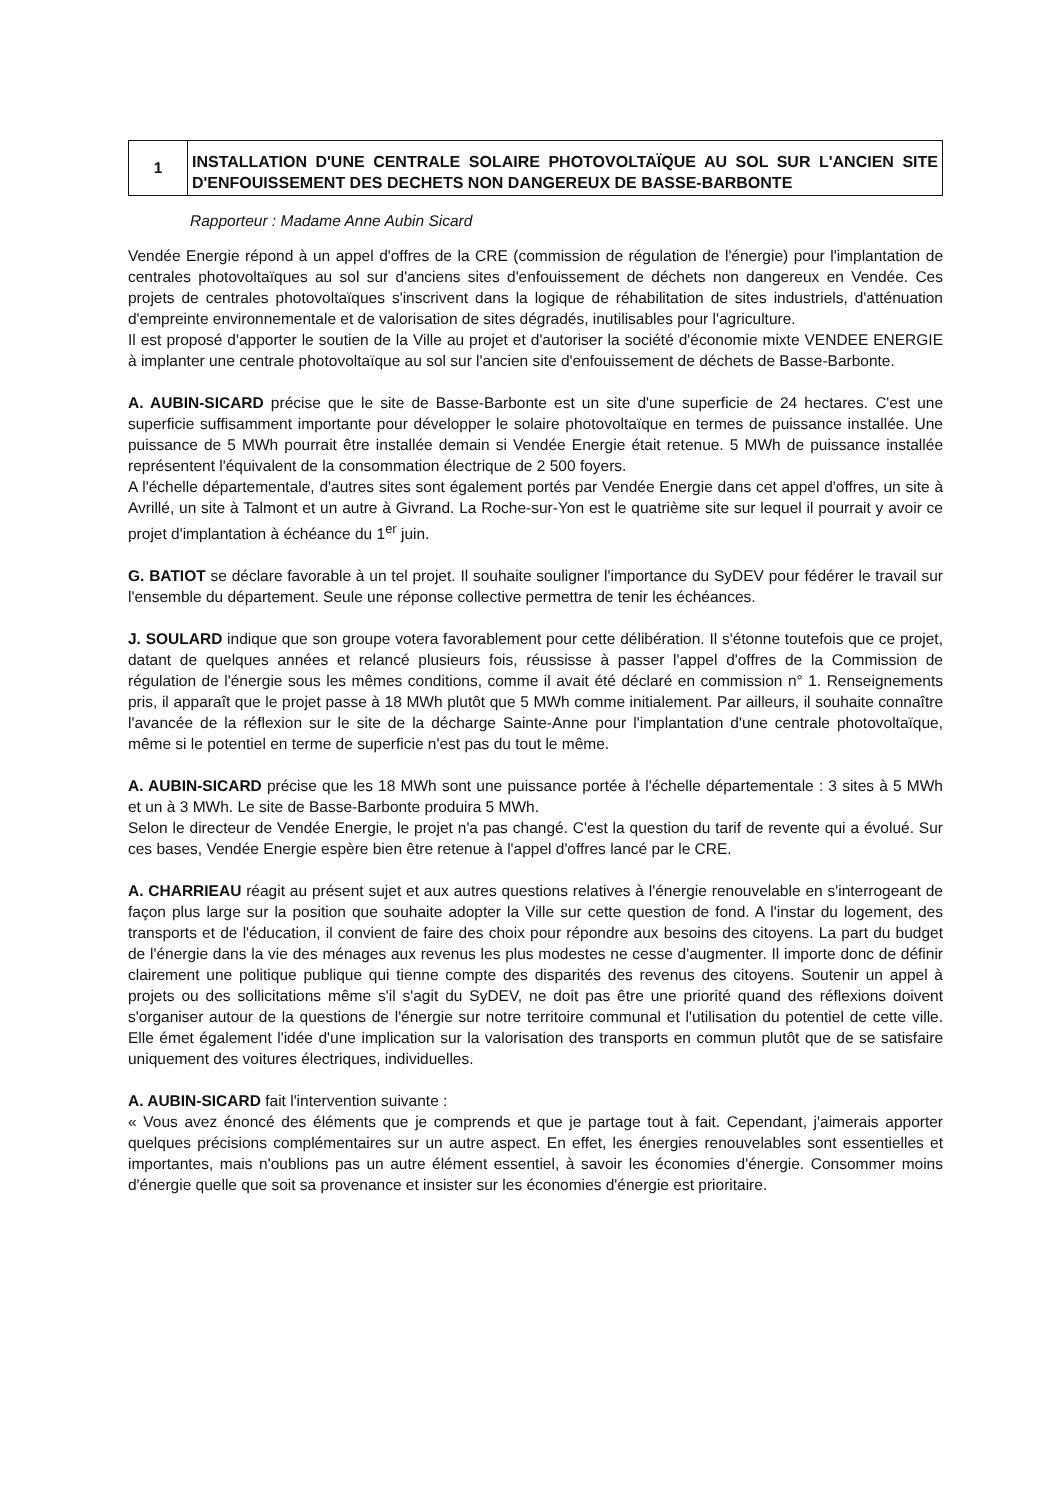1
INSTALLATION D'UNE CENTRALE SOLAIRE PHOTOVOLTAÏQUE AU SOL SUR L'ANCIEN SITE D'ENFOUISSEMENT DES DECHETS NON DANGEREUX DE BASSE-BARBONTE
Rapporteur : Madame Anne Aubin Sicard
Vendée Energie répond à un appel d'offres de la CRE (commission de régulation de l'énergie) pour l'implantation de centrales photovoltaïques au sol sur d'anciens sites d'enfouissement de déchets non dangereux en Vendée. Ces projets de centrales photovoltaïques s'inscrivent dans la logique de réhabilitation de sites industriels, d'atténuation d'empreinte environnementale et de valorisation de sites dégradés, inutilisables pour l'agriculture.
Il est proposé d'apporter le soutien de la Ville au projet et d'autoriser la société d'économie mixte VENDEE ENERGIE à implanter une centrale photovoltaïque au sol sur l'ancien site d'enfouissement de déchets de Basse-Barbonte.
A. AUBIN-SICARD précise que le site de Basse-Barbonte est un site d'une superficie de 24 hectares. C'est une superficie suffisamment importante pour développer le solaire photovoltaïque en termes de puissance installée. Une puissance de 5 MWh pourrait être installée demain si Vendée Energie était retenue. 5 MWh de puissance installée représentent l'équivalent de la consommation électrique de 2 500 foyers.
A l'échelle départementale, d'autres sites sont également portés par Vendée Energie dans cet appel d'offres, un site à Avrillé, un site à Talmont et un autre à Givrand. La Roche-sur-Yon est le quatrième site sur lequel il pourrait y avoir ce projet d'implantation à échéance du 1<sup>er</sup> juin.
G. BATIOT se déclare favorable à un tel projet. Il souhaite souligner l'importance du SyDEV pour fédérer le travail sur l'ensemble du département. Seule une réponse collective permettra de tenir les échéances.
J. SOULARD indique que son groupe votera favorablement pour cette délibération. Il s'étonne toutefois que ce projet, datant de quelques années et relancé plusieurs fois, réussisse à passer l'appel d'offres de la Commission de régulation de l'énergie sous les mêmes conditions, comme il avait été déclaré en commission n° 1. Renseignements pris, il apparaît que le projet passe à 18 MWh plutôt que 5 MWh comme initialement. Par ailleurs, il souhaite connaître l'avancée de la réflexion sur le site de la décharge Sainte-Anne pour l'implantation d'une centrale photovoltaïque, même si le potentiel en terme de superficie n'est pas du tout le même.
A. AUBIN-SICARD précise que les 18 MWh sont une puissance portée à l'échelle départementale : 3 sites à 5 MWh et un à 3 MWh. Le site de Basse-Barbonte produira 5 MWh.
Selon le directeur de Vendée Energie, le projet n'a pas changé. C'est la question du tarif de revente qui a évolué. Sur ces bases, Vendée Energie espère bien être retenue à l'appel d'offres lancé par le CRE.
A. CHARRIEAU réagit au présent sujet et aux autres questions relatives à l'énergie renouvelable en s'interrogeant de façon plus large sur la position que souhaite adopter la Ville sur cette question de fond. A l'instar du logement, des transports et de l'éducation, il convient de faire des choix pour répondre aux besoins des citoyens. La part du budget de l'énergie dans la vie des ménages aux revenus les plus modestes ne cesse d'augmenter. Il importe donc de définir clairement une politique publique qui tienne compte des disparités des revenus des citoyens. Soutenir un appel à projets ou des sollicitations même s'il s'agit du SyDEV, ne doit pas être une priorité quand des réflexions doivent s'organiser autour de la questions de l'énergie sur notre territoire communal et l'utilisation du potentiel de cette ville. Elle émet également l'idée d'une implication sur la valorisation des transports en commun plutôt que de se satisfaire uniquement des voitures électriques, individuelles.
A. AUBIN-SICARD fait l'intervention suivante :
« Vous avez énoncé des éléments que je comprends et que je partage tout à fait. Cependant, j'aimerais apporter quelques précisions complémentaires sur un autre aspect. En effet, les énergies renouvelables sont essentielles et importantes, mais n'oublions pas un autre élément essentiel, à savoir les économies d'énergie. Consommer moins d'énergie quelle que soit sa provenance et insister sur les économies d'énergie est prioritaire.